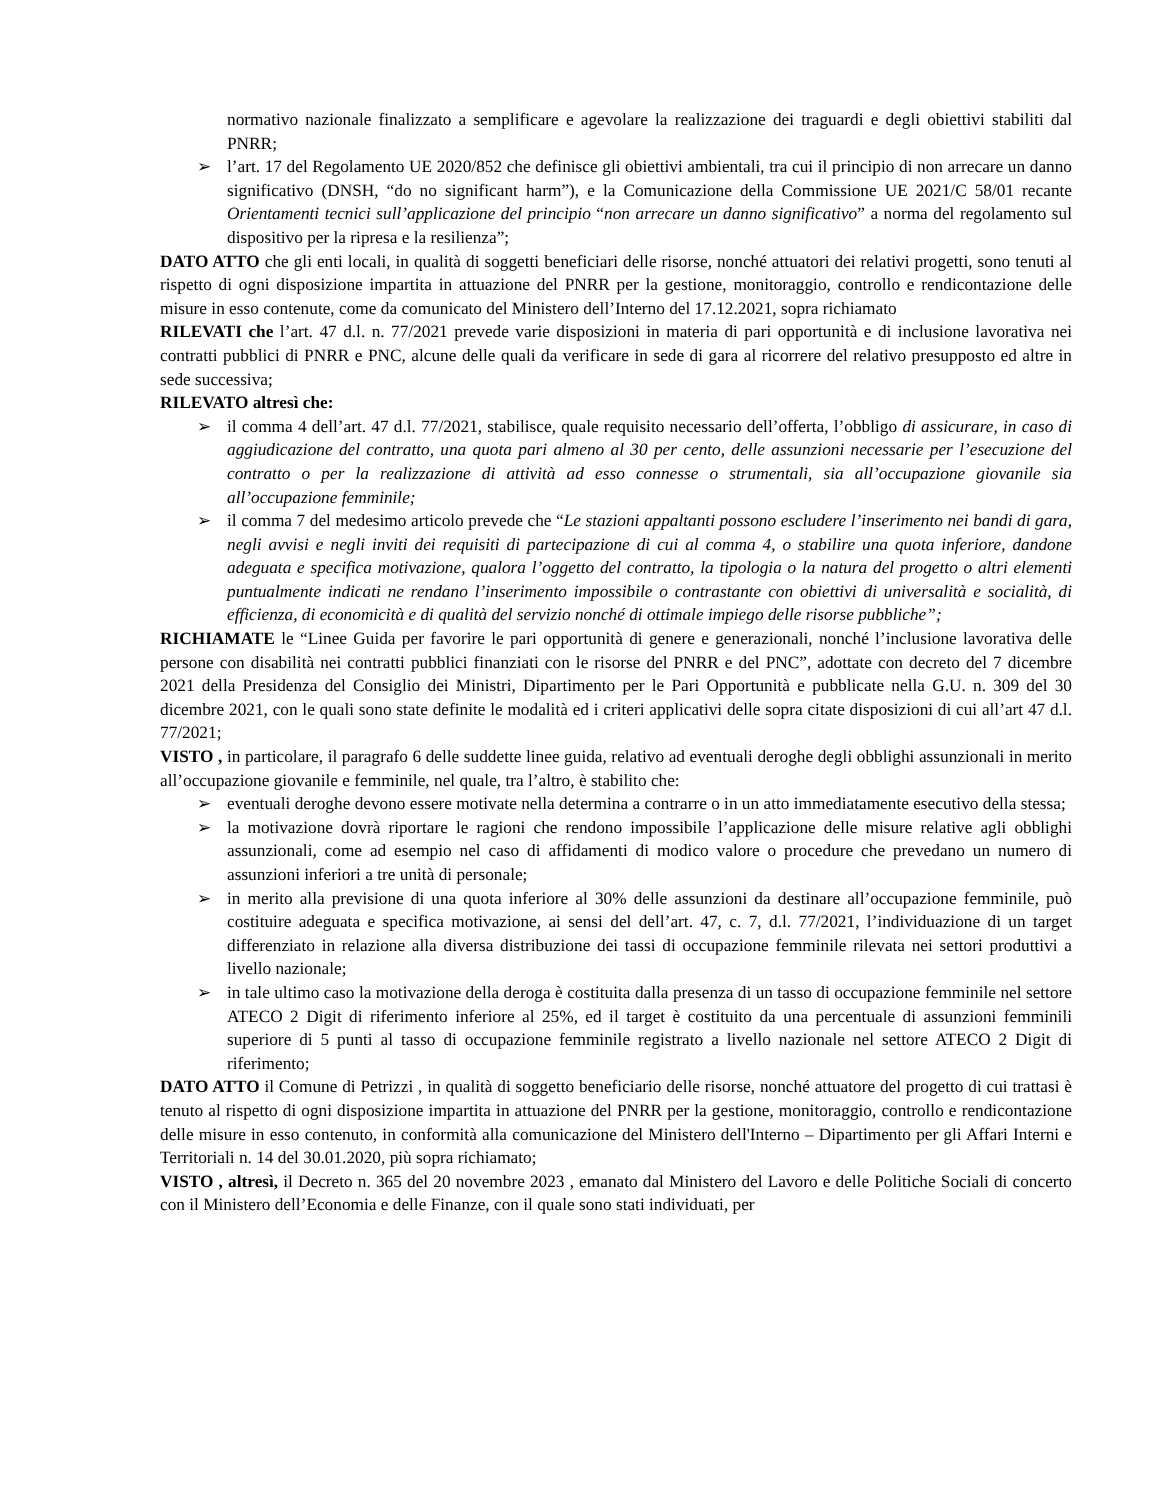normativo nazionale finalizzato a semplificare e agevolare la realizzazione dei traguardi e degli obiettivi stabiliti dal PNRR;
➢ l’art. 17 del Regolamento UE 2020/852 che definisce gli obiettivi ambientali, tra cui il principio di non arrecare un danno significativo (DNSH, “do no significant harm”), e la Comunicazione della Commissione UE 2021/C 58/01 recante Orientamenti tecnici sull’applicazione del principio “non arrecare un danno significativo” a norma del regolamento sul dispositivo per la ripresa e la resilienza”;
DATO ATTO che gli enti locali, in qualità di soggetti beneficiari delle risorse, nonché attuatori dei relativi progetti, sono tenuti al rispetto di ogni disposizione impartita in attuazione del PNRR per la gestione, monitoraggio, controllo e rendicontazione delle misure in esso contenute, come da comunicato del Ministero dell’Interno del 17.12.2021, sopra richiamato
RILEVATI che l’art. 47 d.l. n. 77/2021 prevede varie disposizioni in materia di pari opportunità e di inclusione lavorativa nei contratti pubblici di PNRR e PNC, alcune delle quali da verificare in sede di gara al ricorrere del relativo presupposto ed altre in sede successiva;
RILEVATO altresì che:
➢ il comma 4 dell’art. 47 d.l. 77/2021, stabilisce, quale requisito necessario dell’offerta, l’obbligo di assicurare, in caso di aggiudicazione del contratto, una quota pari almeno al 30 per cento, delle assunzioni necessarie per l’esecuzione del contratto o per la realizzazione di attività ad esso connesse o strumentali, sia all’occupazione giovanile sia all’occupazione femminile;
➢ il comma 7 del medesimo articolo prevede che “Le stazioni appaltanti possono escludere l’inserimento nei bandi di gara, negli avvisi e negli inviti dei requisiti di partecipazione di cui al comma 4, o stabilire una quota inferiore, dandone adeguata e specifica motivazione, qualora l’oggetto del contratto, la tipologia o la natura del progetto o altri elementi puntualmente indicati ne rendano l’inserimento impossibile o contrastante con obiettivi di universalità e socialità, di efficienza, di economicità e di qualità del servizio nonché di ottimale impiego delle risorse pubbliche”;
RICHIAMATE le “Linee Guida per favorire le pari opportunità di genere e generazionali, nonché l’inclusione lavorativa delle persone con disabilità nei contratti pubblici finanziati con le risorse del PNRR e del PNC”, adottate con decreto del 7 dicembre 2021 della Presidenza del Consiglio dei Ministri, Dipartimento per le Pari Opportunità e pubblicate nella G.U. n. 309 del 30 dicembre 2021, con le quali sono state definite le modalità ed i criteri applicativi delle sopra citate disposizioni di cui all’art 47 d.l. 77/2021;
VISTO , in particolare, il paragrafo 6 delle suddette linee guida, relativo ad eventuali deroghe degli obblighi assunzionali in merito all’occupazione giovanile e femminile, nel quale, tra l’altro, è stabilito che:
➢ eventuali deroghe devono essere motivate nella determina a contrarre o in un atto immediatamente esecutivo della stessa;
➢ la motivazione dovrà riportare le ragioni che rendono impossibile l’applicazione delle misure relative agli obblighi assunzionali, come ad esempio nel caso di affidamenti di modico valore o procedure che prevedano un numero di assunzioni inferiori a tre unità di personale;
➢ in merito alla previsione di una quota inferiore al 30% delle assunzioni da destinare all’occupazione femminile, può costituire adeguata e specifica motivazione, ai sensi del dell’art. 47, c. 7, d.l. 77/2021, l’individuazione di un target differenziato in relazione alla diversa distribuzione dei tassi di occupazione femminile rilevata nei settori produttivi a livello nazionale;
➢ in tale ultimo caso la motivazione della deroga è costituita dalla presenza di un tasso di occupazione femminile nel settore ATECO 2 Digit di riferimento inferiore al 25%, ed il target è costituito da una percentuale di assunzioni femminili superiore di 5 punti al tasso di occupazione femminile registrato a livello nazionale nel settore ATECO 2 Digit di riferimento;
DATO ATTO il Comune di Petrizzi , in qualità di soggetto beneficiario delle risorse, nonché attuatore del progetto di cui trattasi è tenuto al rispetto di ogni disposizione impartita in attuazione del PNRR per la gestione, monitoraggio, controllo e rendicontazione delle misure in esso contenuto, in conformità alla comunicazione del Ministero dell'Interno – Dipartimento per gli Affari Interni e Territoriali n. 14 del 30.01.2020, più sopra richiamato;
VISTO , altresì, il Decreto n. 365 del 20 novembre 2023 , emanato dal Ministero del Lavoro e delle Politiche Sociali di concerto con il Ministero dell’Economia e delle Finanze, con il quale sono stati individuati, per